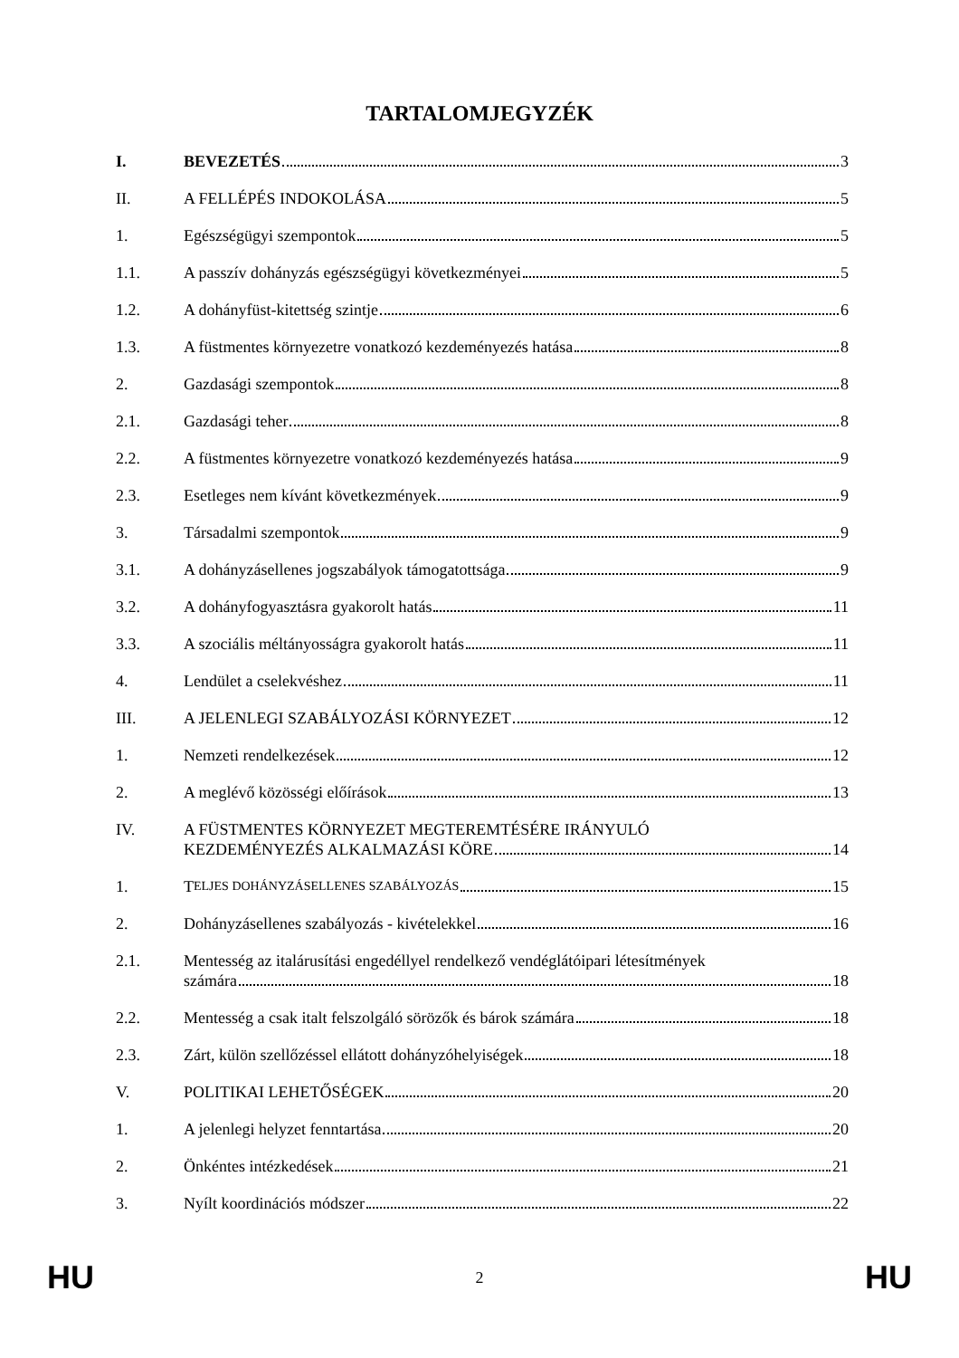TARTALOMJEGYZÉK
I.
BEVEZETÉS
3
II.
A FELLÉPÉS INDOKOLÁSA
5
1.
Egészségügyi szempontok
5
1.1.
A passzív dohányzás egészségügyi következményei
5
1.2.
A dohányfüst-kitettség szintje
6
1.3.
A füstmentes környezetre vonatkozó kezdeményezés hatása
8
2.
Gazdasági szempontok
8
2.1.
Gazdasági teher
8
2.2.
A füstmentes környezetre vonatkozó kezdeményezés hatása
9
2.3.
Esetleges nem kívánt következmények
9
3.
Társadalmi szempontok
9
3.1.
A dohányzásellenes jogszabályok támogatottsága
9
3.2.
A dohányfogyasztásra gyakorolt hatás
11
3.3.
A szociális méltányosságra gyakorolt hatás
11
4.
Lendület a cselekvéshez
11
III.
A JELENLEGI SZABÁLYOZÁSI KÖRNYEZET
12
1.
Nemzeti rendelkezések
12
2.
A meglévő közösségi előírások
13
IV. A FÜSTMENTES KÖRNYEZET MEGTEREMTÉSÉRE IRÁNYULÓ
KEZDEMÉNYEZÉS ALKALMAZÁSI KÖRE 14
1.
T ELJES DOHÁNYZÁSELLENES SZABÁLYOZÁS
15
2.
Dohányzásellenes szabályozás - kivételekkel
16
2.1. Mentesség az italárusítási engedéllyel rendelkező vendéglátóipari létesítmények
számára 18
2.2.
Mentesség a csak italt felszolgáló sörözők és bárok számára
18
2.3.
Zárt, külön szellőzéssel ellátott dohányzóhelyiségek
18
V.
POLITIKAI LEHETŐSÉGEK
20
1.
A jelenlegi helyzet fenntartása
20
2.
Önkéntes intézkedések
21
3.
Nyílt koordinációs módszer
22
HU 2 HU